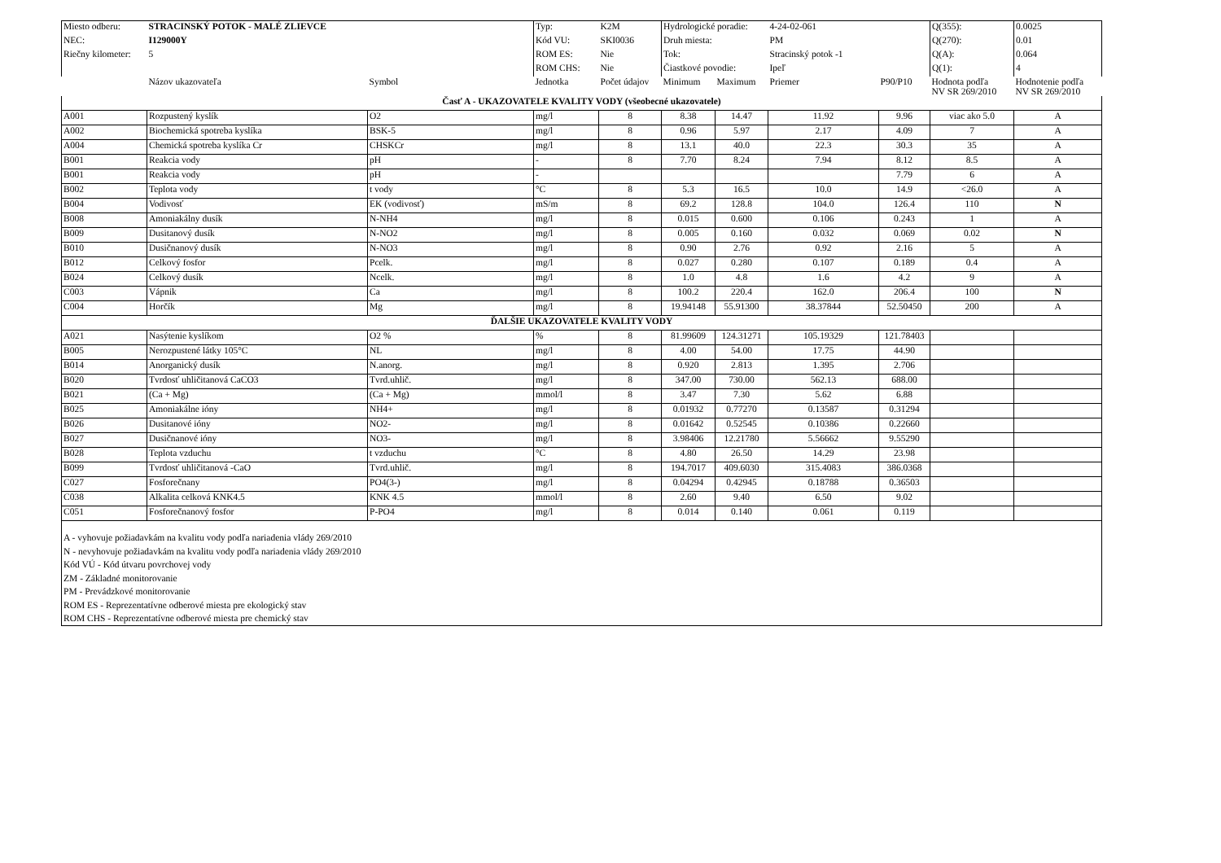| Miesto odberu: | STRACINSKÝ POTOK - MALÉ ZLIEVCE | | Typ: | K2M | Hydrologické poradie: | | 4-24-02-061 | | Q(355): | 0.0025 |
| NEC: | I129000Y | | Kód VU: | SKI0036 | Druh miesta: | | PM | | Q(270): | 0.01 |
| Riečny kilometer: | 5 | | ROM ES: | Nie | Tok: | | Stracinský potok -1 | | Q(A): | 0.064 |
| | | | ROM CHS: | Nie | Čiastkové povodie: | | Ipeľ | | Q(1): | 4 |
| | Názov ukazovateľa | Symbol | Jednotka | Počet údajov | Minimum | Maximum | Priemer | P90/P10 | Hodnota podľa NV SR 269/2010 | Hodnotenie podľa NV SR 269/2010 |
| Časť A - UKAZOVATELE KVALITY VODY (všeobecné ukazovatele) | | | | | | | | | | |
| A001 | Rozpustený kyslík | O2 | mg/l | 8 | 8.38 | 14.47 | 11.92 | 9.96 | viac ako 5.0 | A |
| A002 | Biochemická spotreba kyslíka | BSK-5 | mg/l | 8 | 0.96 | 5.97 | 2.17 | 4.09 | 7 | A |
| A004 | Chemická spotreba kyslíka Cr | CHSKCr | mg/l | 8 | 13.1 | 40.0 | 22.3 | 30.3 | 35 | A |
| B001 | Reakcia vody | pH | - | 8 | 7.70 | 8.24 | 7.94 | 8.12 | 8.5 | A |
| B001 | Reakcia vody | pH | - | | | | | 7.79 | 6 | A |
| B002 | Teplota vody | t vody | °C | 8 | 5.3 | 16.5 | 10.0 | 14.9 | <26.0 | A |
| B004 | Vodivosť | EK (vodivosť) | mS/m | 8 | 69.2 | 128.8 | 104.0 | 126.4 | 110 | N |
| B008 | Amoniakálny dusík | N-NH4 | mg/l | 8 | 0.015 | 0.600 | 0.106 | 0.243 | 1 | A |
| B009 | Dusitanový dusík | N-NO2 | mg/l | 8 | 0.005 | 0.160 | 0.032 | 0.069 | 0.02 | N |
| B010 | Dusičnanový dusík | N-NO3 | mg/l | 8 | 0.90 | 2.76 | 0.92 | 2.16 | 5 | A |
| B012 | Celkový fosfor | Pcelk. | mg/l | 8 | 0.027 | 0.280 | 0.107 | 0.189 | 0.4 | A |
| B024 | Celkový dusík | Ncelk. | mg/l | 8 | 1.0 | 4.8 | 1.6 | 4.2 | 9 | A |
| C003 | Vápnik | Ca | mg/l | 8 | 100.2 | 220.4 | 162.0 | 206.4 | 100 | N |
| C004 | Horčík | Mg | mg/l | 8 | 19.94148 | 55.91300 | 38.37844 | 52.50450 | 200 | A |
| ĎALŠIE UKAZOVATELE KVALITY VODY | | | | | | | | | | |
| A021 | Nasýtenie kyslíkom | O2 % | % | 8 | 81.99609 | 124.31271 | 105.19329 | 121.78403 | | |
| B005 | Nerozpustené látky 105°C | NL | mg/l | 8 | 4.00 | 54.00 | 17.75 | 44.90 | | |
| B014 | Anorganický dusík | N.anorg. | mg/l | 8 | 0.920 | 2.813 | 1.395 | 2.706 | | |
| B020 | Tvrdosť uhličitanová CaCO3 | Tvrd.uhlič. | mg/l | 8 | 347.00 | 730.00 | 562.13 | 688.00 | | |
| B021 | (Ca + Mg) | (Ca + Mg) | mmol/l | 8 | 3.47 | 7.30 | 5.62 | 6.88 | | |
| B025 | Amoniakálne ióny | NH4+ | mg/l | 8 | 0.01932 | 0.77270 | 0.13587 | 0.31294 | | |
| B026 | Dusitanové ióny | NO2- | mg/l | 8 | 0.01642 | 0.52545 | 0.10386 | 0.22660 | | |
| B027 | Dusičnanové ióny | NO3- | mg/l | 8 | 3.98406 | 12.21780 | 5.56662 | 9.55290 | | |
| B028 | Teplota vzduchu | t vzduchu | °C | 8 | 4.80 | 26.50 | 14.29 | 23.98 | | |
| B099 | Tvrdosť uhličitanová -CaO | Tvrd.uhlič. | mg/l | 8 | 194.7017 | 409.6030 | 315.4083 | 386.0368 | | |
| C027 | Fosforečnany | PO4(3-) | mg/l | 8 | 0.04294 | 0.42945 | 0.18788 | 0.36503 | | |
| C038 | Alkalita celková KNK4.5 | KNK 4.5 | mmol/l | 8 | 2.60 | 9.40 | 6.50 | 9.02 | | |
| C051 | Fosforečnanový fosfor | P-PO4 | mg/l | 8 | 0.014 | 0.140 | 0.061 | 0.119 | | |
| A - vyhovuje požiadavkám na kvalitu vody podľa nariadenia vlády 269/2010 N - nevyhovuje požiadavkám na kvalitu vody podľa nariadenia vlády 269/2010 Kód VÚ - Kód útvaru povrchovej vody ZM - Základné monitorovanie PM - Prevádzkové monitorovanie ROM ES - Reprezentatívne odberové miesta pre ekologický stav ROM CHS - Reprezentatívne odberové miesta pre chemický stav | | | | | | | | | | |